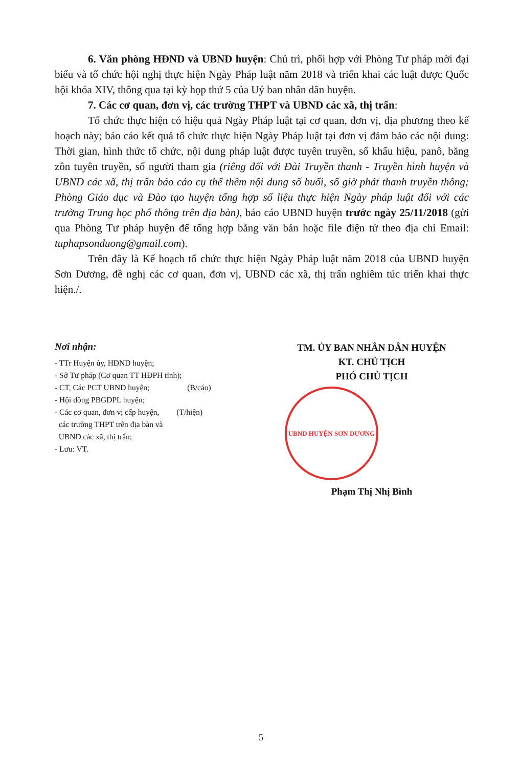6. Văn phòng HĐND và UBND huyện: Chủ trì, phối hợp với Phòng Tư pháp mời đại biểu và tổ chức hội nghị thực hiện Ngày Pháp luật năm 2018 và triển khai các luật được Quốc hội khóa XIV, thông qua tại kỳ họp thứ 5 của Uỷ ban nhân dân huyện.
7. Các cơ quan, đơn vị, các trường THPT và UBND các xã, thị trấn:
Tổ chức thực hiện có hiệu quả Ngày Pháp luật tại cơ quan, đơn vị, địa phương theo kế hoạch này; báo cáo kết quả tổ chức thực hiện Ngày Pháp luật tại đơn vị đảm bảo các nội dung: Thời gian, hình thức tổ chức, nội dung pháp luật được tuyên truyền, số khẩu hiệu, panô, băng zôn tuyên truyền, số người tham gia (riêng đối với Đài Truyền thanh - Truyền hình huyện và UBND các xã, thị trấn báo cáo cụ thể thêm nội dung số buổi, số giờ phát thanh truyền thông; Phòng Giáo dục và Đào tạo huyện tổng hợp số liệu thực hiện Ngày pháp luật đối với các trường Trung học phổ thông trên địa bàn), báo cáo UBND huyện trước ngày 25/11/2018 (gửi qua Phòng Tư pháp huyện để tổng hợp bằng văn bản hoặc file điện tử theo địa chỉ Email: tuphapsonduong@gmail.com).
Trên đây là Kế hoạch tổ chức thực hiện Ngày Pháp luật năm 2018 của UBND huyện Sơn Dương, đề nghị các cơ quan, đơn vị, UBND các xã, thị trấn nghiêm túc triển khai thực hiện./.
Nơi nhận:
- TTr Huyện ủy, HĐND huyện;
- Sở Tư pháp (Cơ quan TT HĐPH tỉnh);
- CT, Các PCT UBND huyện; (B/cáo)
- Hội đồng PBGDPL huyện;
- Các cơ quan, đơn vị cấp huyện, (T/hiện)
các trường THPT trên địa bàn và
UBND các xã, thị trấn;
- Lưu: VT.
TM. ỦY BAN NHÂN DÂN HUYỆN
KT. CHỦ TỊCH
PHÓ CHỦ TỊCH
UBND HUYỆN SƠN DƯƠNG
Phạm Thị Nhị Bình
5